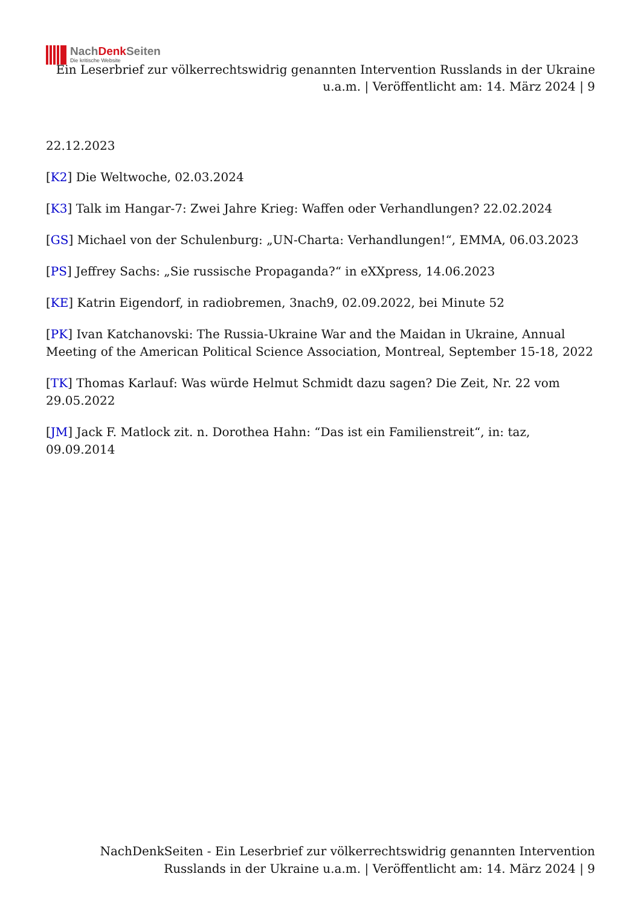NachDenk Seiten
Die kritische Website
Ein Leserbrief zur völkerrechtswidrig genannten Intervention Russlands in der Ukraine u.a.m. | Veröffentlicht am: 14. März 2024 | 9
22.12.2023
[K2] Die Weltwoche, 02.03.2024
[K3] Talk im Hangar-7: Zwei Jahre Krieg: Waffen oder Verhandlungen? 22.02.2024
[GS] Michael von der Schulenburg: „UN-Charta: Verhandlungen!“, EMMA, 06.03.2023
[PS] Jeffrey Sachs: „Sie russische Propaganda?“ in eXXpress, 14.06.2023
[KE] Katrin Eigendorf, in radiobremen, 3nach9, 02.09.2022, bei Minute 52
[PK] Ivan Katchanovski: The Russia-Ukraine War and the Maidan in Ukraine, Annual Meeting of the American Political Science Association, Montreal, September 15-18, 2022
[TK] Thomas Karlauf: Was würde Helmut Schmidt dazu sagen? Die Zeit, Nr. 22 vom 29.05.2022
[JM] Jack F. Matlock zit. n. Dorothea Hahn: “Das ist ein Familienstreit“, in: taz, 09.09.2014
NachDenkSeiten - Ein Leserbrief zur völkerrechtswidrig genannten Intervention Russlands in der Ukraine u.a.m. | Veröffentlicht am: 14. März 2024 | 9